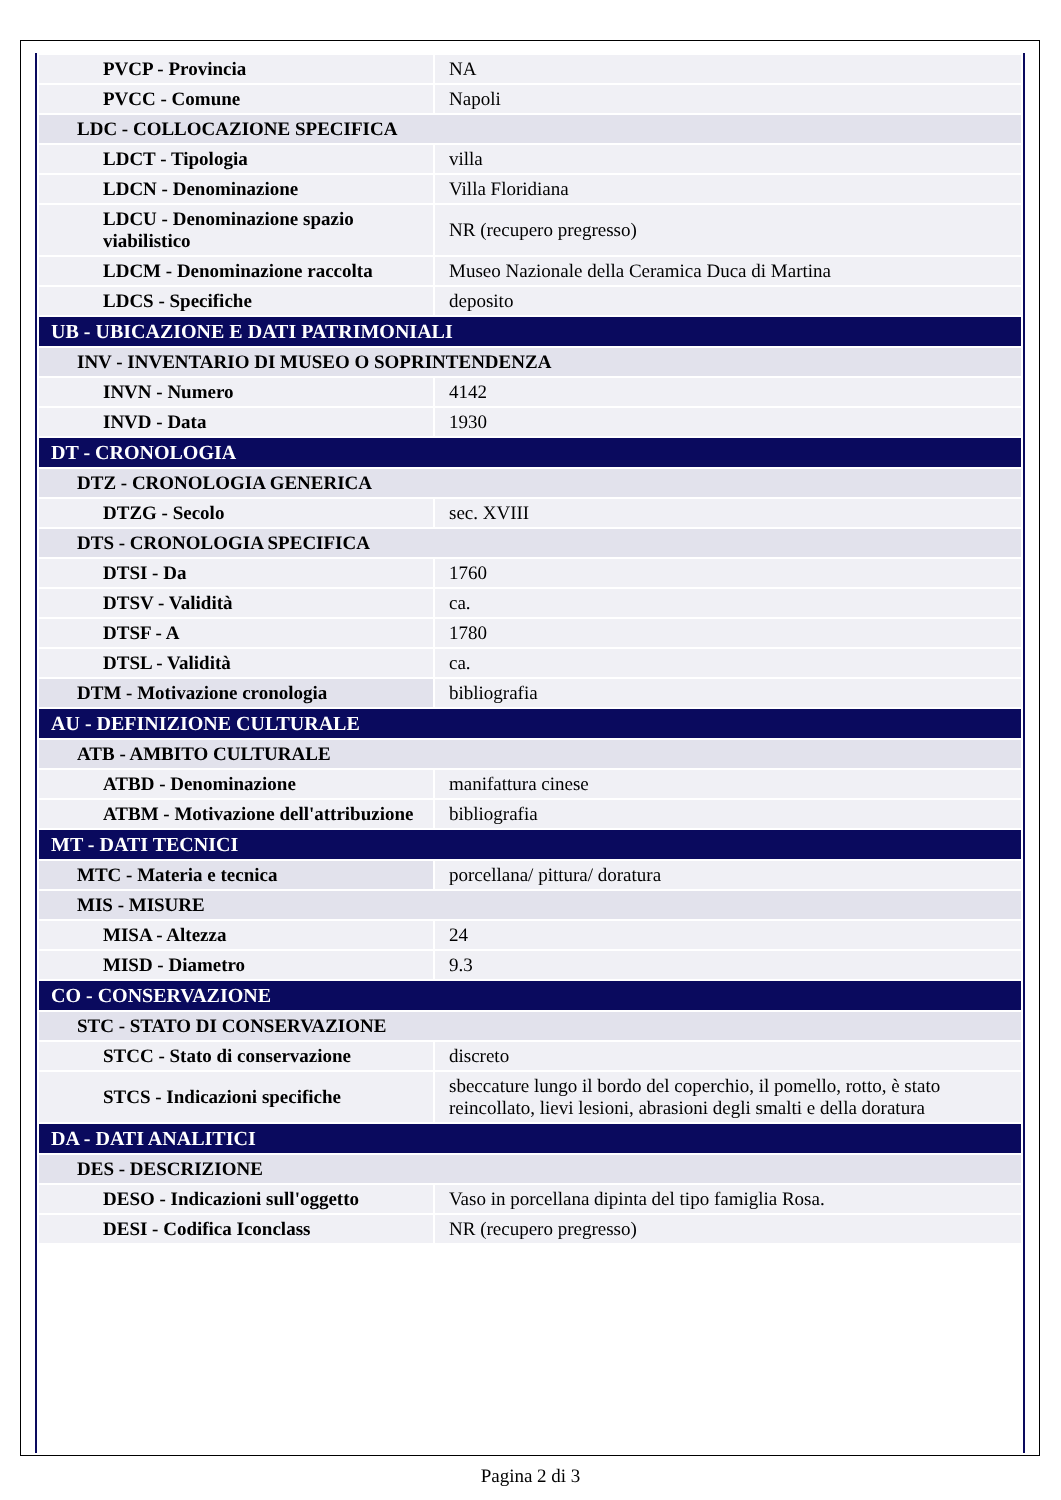| PVCP - Provincia | NA |
| PVCC - Comune | Napoli |
| LDC - COLLOCAZIONE SPECIFICA | |
| LDCT - Tipologia | villa |
| LDCN - Denominazione | Villa Floridiana |
| LDCU - Denominazione spazio viabilistico | NR (recupero pregresso) |
| LDCM - Denominazione raccolta | Museo Nazionale della Ceramica Duca di Martina |
| LDCS - Specifiche | deposito |
| UB - UBICAZIONE E DATI PATRIMONIALI | |
| INV - INVENTARIO DI MUSEO O SOPRINTENDENZA | |
| INVN - Numero | 4142 |
| INVD - Data | 1930 |
| DT - CRONOLOGIA | |
| DTZ - CRONOLOGIA GENERICA | |
| DTZG - Secolo | sec. XVIII |
| DTS - CRONOLOGIA SPECIFICA | |
| DTSI - Da | 1760 |
| DTSV - Validità | ca. |
| DTSF - A | 1780 |
| DTSL - Validità | ca. |
| DTM - Motivazione cronologia | bibliografia |
| AU - DEFINIZIONE CULTURALE | |
| ATB - AMBITO CULTURALE | |
| ATBD - Denominazione | manifattura cinese |
| ATBM - Motivazione dell'attribuzione | bibliografia |
| MT - DATI TECNICI | |
| MTC - Materia e tecnica | porcellana/ pittura/ doratura |
| MIS - MISURE | |
| MISA - Altezza | 24 |
| MISD - Diametro | 9.3 |
| CO - CONSERVAZIONE | |
| STC - STATO DI CONSERVAZIONE | |
| STCC - Stato di conservazione | discreto |
| STCS - Indicazioni specifiche | sbeccature lungo il bordo del coperchio, il pomello, rotto, è stato reincollato, lievi lesioni, abrasioni degli smalti e della doratura |
| DA - DATI ANALITICI | |
| DES - DESCRIZIONE | |
| DESO - Indicazioni sull'oggetto | Vaso in porcellana dipinta del tipo famiglia Rosa. |
| DESI - Codifica Iconclass | NR (recupero pregresso) |
Pagina 2 di 3